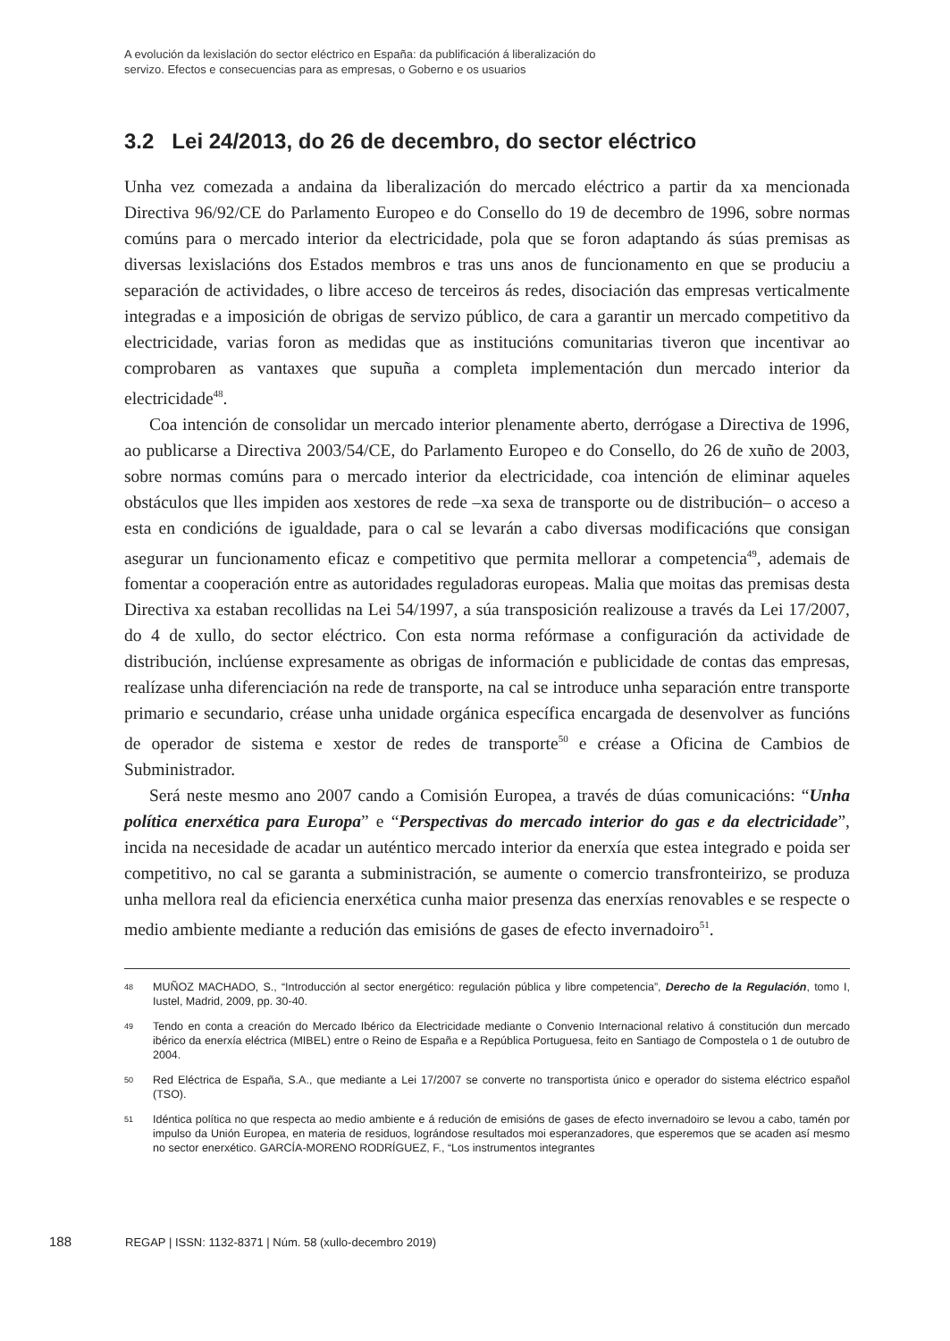A evolución da lexislación do sector eléctrico en España: da publificación á liberalización do
servizo. Efectos e consecuencias para as empresas, o Goberno e os usuarios
3.2 Lei 24/2013, do 26 de decembro, do sector eléctrico
Unha vez comezada a andaina da liberalización do mercado eléctrico a partir da xa mencionada Directiva 96/92/CE do Parlamento Europeo e do Consello do 19 de decembro de 1996, sobre normas comúns para o mercado interior da electricidade, pola que se foron adaptando ás súas premisas as diversas lexislacións dos Estados membros e tras uns anos de funcionamento en que se produciu a separación de actividades, o libre acceso de terceiros ás redes, disociación das empresas verticalmente integradas e a imposición de obrigas de servizo público, de cara a garantir un mercado competitivo da electricidade, varias foron as medidas que as institucións comunitarias tiveron que incentivar ao comprobaren as vantaxes que supuña a completa implementación dun mercado interior da electricidade<sup>48</sup>.
Coa intención de consolidar un mercado interior plenamente aberto, derrógase a Directiva de 1996, ao publicarse a Directiva 2003/54/CE, do Parlamento Europeo e do Consello, do 26 de xuño de 2003, sobre normas comúns para o mercado interior da electricidade, coa intención de eliminar aqueles obstáculos que lles impiden aos xestores de rede –xa sexa de transporte ou de distribución– o acceso a esta en condicións de igualdade, para o cal se levarán a cabo diversas modificacións que consigan asegurar un funcionamento eficaz e competitivo que permita mellorar a competencia<sup>49</sup>, ademais de fomentar a cooperación entre as autoridades reguladoras europeas. Malia que moitas das premisas desta Directiva xa estaban recollidas na Lei 54/1997, a súa transposición realizouse a través da Lei 17/2007, do 4 de xullo, do sector eléctrico. Con esta norma refórmase a configuración da actividade de distribución, inclúense expresamente as obrigas de información e publicidade de contas das empresas, realízase unha diferenciación na rede de transporte, na cal se introduce unha separación entre transporte primario e secundario, créase unha unidade orgánica específica encargada de desenvolver as funcións de operador de sistema e xestor de redes de transporte<sup>50</sup> e créase a Oficina de Cambios de Subministrador.
Será neste mesmo ano 2007 cando a Comisión Europea, a través de dúas comunicacións: “Unha política enerxética para Europa” e “Perspectivas do mercado interior do gas e da electricidade”, incida na necesidade de acadar un auténtico mercado interior da enerxía que estea integrado e poida ser competitivo, no cal se garanta a subministración, se aumente o comercio transfronteirizo, se produza unha mellora real da eficiencia enerxética cunha maior presenza das enerxías renovables e se respecte o medio ambiente mediante a redución das emisións de gases de efecto invernadoiro<sup>51</sup>.
48 MUÑOZ MACHADO, S., “Introducción al sector energético: regulación pública y libre competencia”, Derecho de la Regulación, tomo I, Iustel, Madrid, 2009, pp. 30-40.
49 Tendo en conta a creación do Mercado Ibérico da Electricidade mediante o Convenio Internacional relativo á constitución dun mercado ibérico da enerxía eléctrica (MIBEL) entre o Reino de España e a República Portuguesa, feito en Santiago de Compostela o 1 de outubro de 2004.
50 Red Eléctrica de España, S.A., que mediante a Lei 17/2007 se converte no transportista único e operador do sistema eléctrico español (TSO).
51 Idéntica política no que respecta ao medio ambiente e á redución de emisións de gases de efecto invernadoiro se levou a cabo, tamén por impulso da Unión Europea, en materia de residuos, lográndose resultados moi esperanzadores, que esperemos que se acaden así mesmo no sector enerxético. GARCÍA-MORENO RODRÍGUEZ, F., “Los instrumentos integrantes
188 REGAP | ISSN: 1132-8371 | Núm. 58 (xullo-decembro 2019)